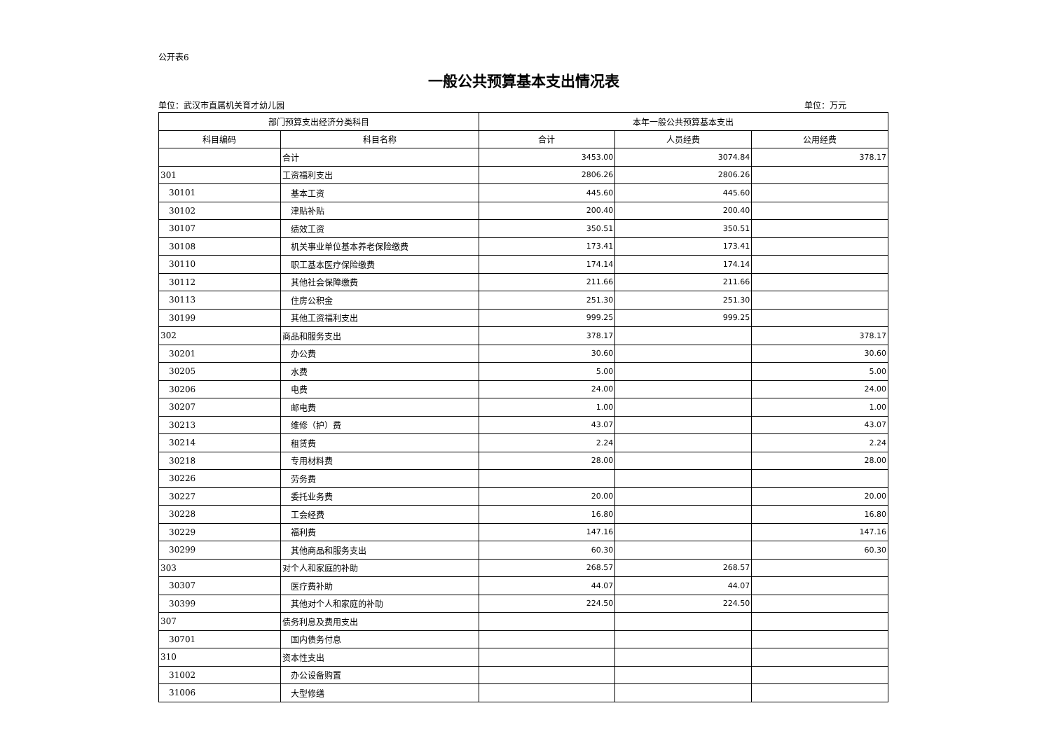公开表6
一般公共预算基本支出情况表
单位：武汉市直属机关育才幼儿园 单位：万元
| 部门预算支出经济分类科目 | | 本年一般公共预算基本支出 | | |
| --- | --- | --- | --- | --- |
| 科目编码 | 科目名称 | 合计 | 人员经费 | 公用经费 |
| | 合计 | 3453.00 | 3074.84 | 378.17 |
| 301 | 工资福利支出 | 2806.26 | 2806.26 | |
| 30101 | 基本工资 | 445.60 | 445.60 | |
| 30102 | 津贴补贴 | 200.40 | 200.40 | |
| 30107 | 绩效工资 | 350.51 | 350.51 | |
| 30108 | 机关事业单位基本养老保险缴费 | 173.41 | 173.41 | |
| 30110 | 职工基本医疗保险缴费 | 174.14 | 174.14 | |
| 30112 | 其他社会保障缴费 | 211.66 | 211.66 | |
| 30113 | 住房公积金 | 251.30 | 251.30 | |
| 30199 | 其他工资福利支出 | 999.25 | 999.25 | |
| 302 | 商品和服务支出 | 378.17 | | 378.17 |
| 30201 | 办公费 | 30.60 | | 30.60 |
| 30205 | 水费 | 5.00 | | 5.00 |
| 30206 | 电费 | 24.00 | | 24.00 |
| 30207 | 邮电费 | 1.00 | | 1.00 |
| 30213 | 维修（护）费 | 43.07 | | 43.07 |
| 30214 | 租赁费 | 2.24 | | 2.24 |
| 30218 | 专用材料费 | 28.00 | | 28.00 |
| 30226 | 劳务费 | | | |
| 30227 | 委托业务费 | 20.00 | | 20.00 |
| 30228 | 工会经费 | 16.80 | | 16.80 |
| 30229 | 福利费 | 147.16 | | 147.16 |
| 30299 | 其他商品和服务支出 | 60.30 | | 60.30 |
| 303 | 对个人和家庭的补助 | 268.57 | 268.57 | |
| 30307 | 医疗费补助 | 44.07 | 44.07 | |
| 30399 | 其他对个人和家庭的补助 | 224.50 | 224.50 | |
| 307 | 债务利息及费用支出 | | | |
| 30701 | 国内债务付息 | | | |
| 310 | 资本性支出 | | | |
| 31002 | 办公设备购置 | | | |
| 31006 | 大型修缮 | | | |